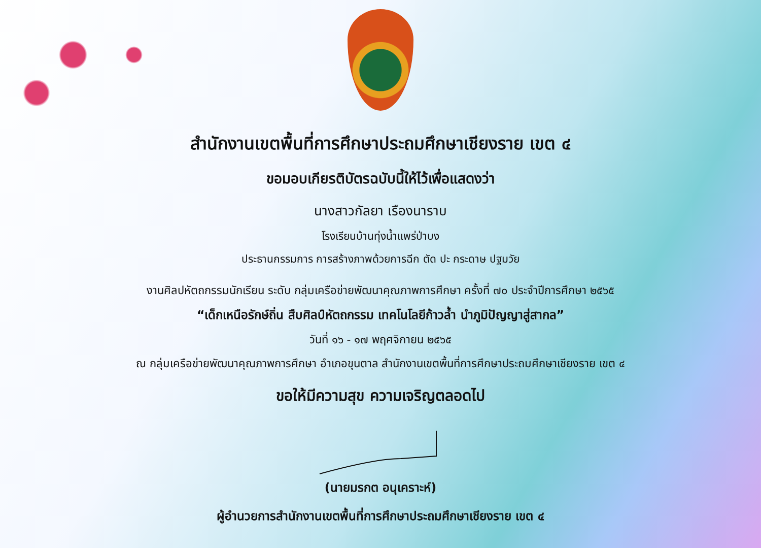สำนักงานเขตพื้นที่การศึกษาประถมศึกษาเชียงราย เขต ๔
ขอมอบเกียรติบัตรฉบับนี้ให้ไว้เพื่อแสดงว่า
นางสาวกัลยา เรืองนาราบ
โรงเรียนบ้านทุ่งน้ำแพร่ป่าบง
ประธานกรรมการ การสร้างภาพด้วยการฉีก ตัด ปะ กระดาษ ปฐมวัย
งานศิลปหัตถกรรมนักเรียน ระดับ กลุ่มเครือข่ายพัฒนาคุณภาพการศึกษา ครั้งที่ ๗๐ ประจำปีการศึกษา ๒๕๖๕
“เด็กเหนือรักษ์ถิ่น สืบศิลป์หัตถกรรม เทคโนโลยีก้าวล้ำ นำภูมิปัญญาสู่สากล”
วันที่ ๑๖ - ๑๗ พฤศจิกายน ๒๕๖๕
ณ กลุ่มเครือข่ายพัฒนาคุณภาพการศึกษา อำเภอขุนตาล สำนักงานเขตพื้นที่การศึกษาประถมศึกษาเชียงราย เขต ๔
ขอให้มีความสุข ความเจริญตลอดไป
(นายมรกต อนุเคราะห์)
ผู้อำนวยการสำนักงานเขตพื้นที่การศึกษาประถมศึกษาเชียงราย เขต ๔